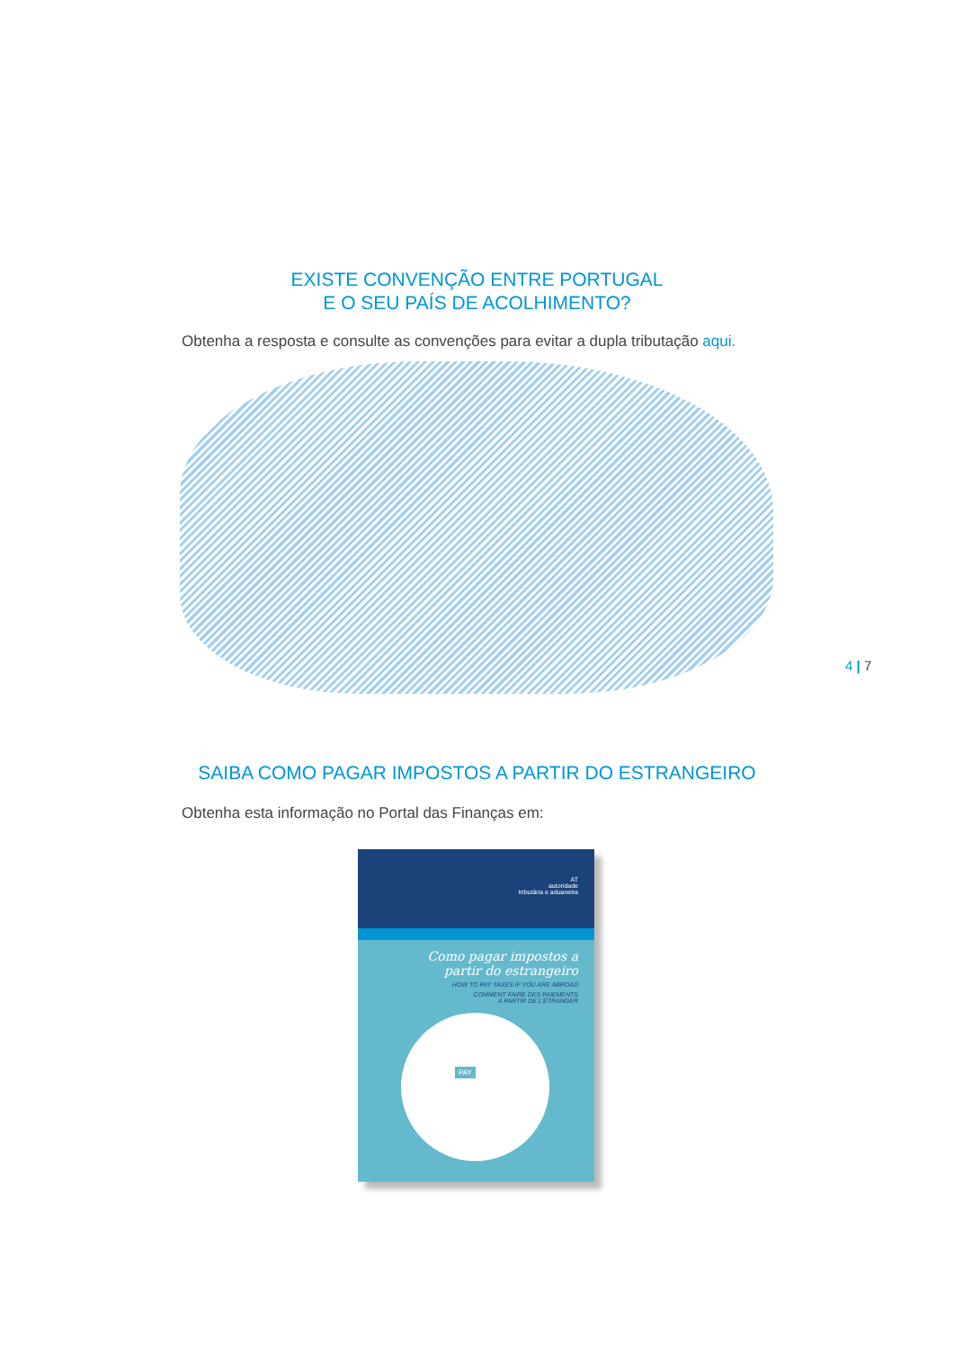EXISTE CONVENÇÃO ENTRE PORTUGAL
E O SEU PAÍS DE ACOLHIMENTO?
Obtenha a resposta e consulte as convenções para evitar a dupla tributação aqui.
4 | 7
SAIBA COMO PAGAR IMPOSTOS A PARTIR DO ESTRANGEIRO
Obtenha esta informação no Portal das Finanças em:
AT
autoridade
tributária e aduaneira
Como pagar impostos a
partir do estrangeiro
HOW TO PAY TAXES IF YOU ARE ABROAD
COMMENT FAIRE DES PAIEMENTS
A PARTIR DE L'ÉTRANGER
PAY